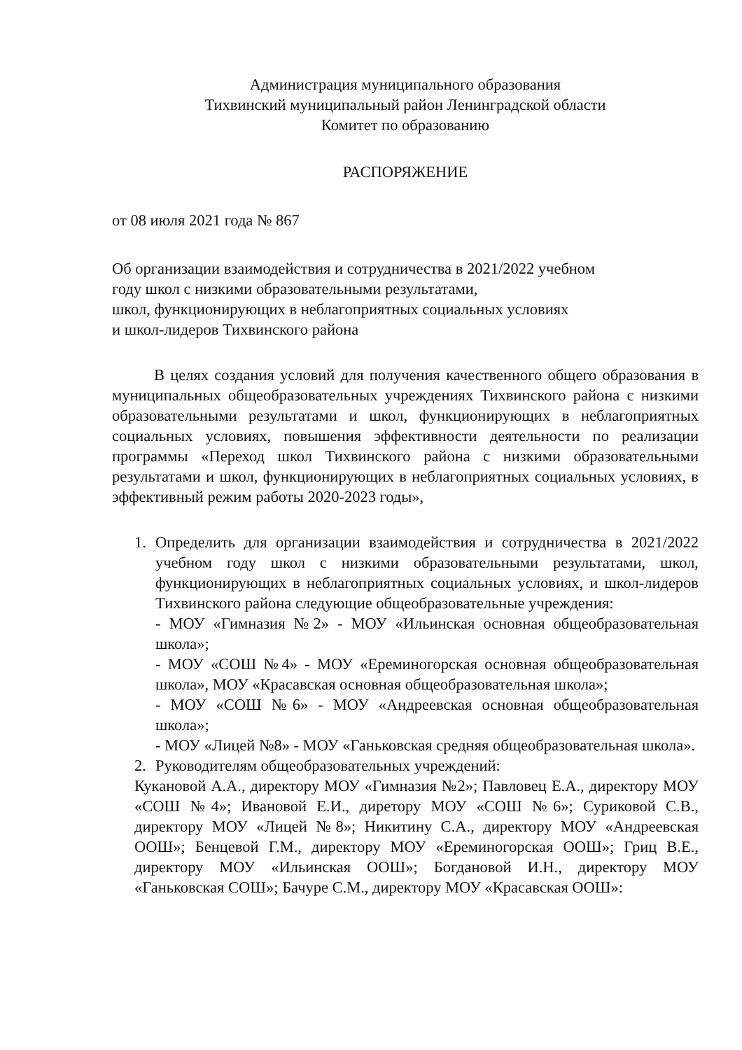Администрация муниципального образования
Тихвинский муниципальный район Ленинградской области
Комитет по образованию
РАСПОРЯЖЕНИЕ
от 08 июля 2021 года № 867
Об организации взаимодействия и сотрудничества в 2021/2022 учебном
году школ с низкими образовательными результатами,
школ, функционирующих в неблагоприятных социальных условиях
и школ-лидеров Тихвинского района
В целях создания условий для получения качественного общего образования в муниципальных общеобразовательных учреждениях Тихвинского района с низкими образовательными результатами и школ, функционирующих в неблагоприятных социальных условиях, повышения эффективности деятельности по реализации программы «Переход школ Тихвинского района с низкими образовательными результатами и школ, функционирующих в неблагоприятных социальных условиях, в эффективный режим работы 2020-2023 годы»,
1. Определить для организации взаимодействия и сотрудничества в 2021/2022 учебном году школ с низкими образовательными результатами, школ, функционирующих в неблагоприятных социальных условиях, и школ-лидеров Тихвинского района следующие общеобразовательные учреждения:
- МОУ «Гимназия №2» - МОУ «Ильинская основная общеобразовательная школа»;
- МОУ «СОШ №4» - МОУ «Ереминогорская основная общеобразовательная школа», МОУ «Красавская основная общеобразовательная школа»;
- МОУ «СОШ №6» - МОУ «Андреевская основная общеобразовательная школа»;
- МОУ «Лицей №8» - МОУ «Ганьковская средняя общеобразовательная школа».
2. Руководителям общеобразовательных учреждений:
Кукановой А.А., директору МОУ «Гимназия №2»; Павловец Е.А., директору МОУ «СОШ №4»; Ивановой Е.И., диретору МОУ «СОШ №6»; Суриковой С.В., директору МОУ «Лицей №8»; Никитину С.А., директору МОУ «Андреевская ООШ»; Бенцевой Г.М., директору МОУ «Ереминогорская ООШ»; Гриц В.Е., директору МОУ «Ильинская ООШ»; Богдановой И.Н., директору МОУ «Ганьковская СОШ»; Бачуре С.М., директору МОУ «Красавская ООШ»: